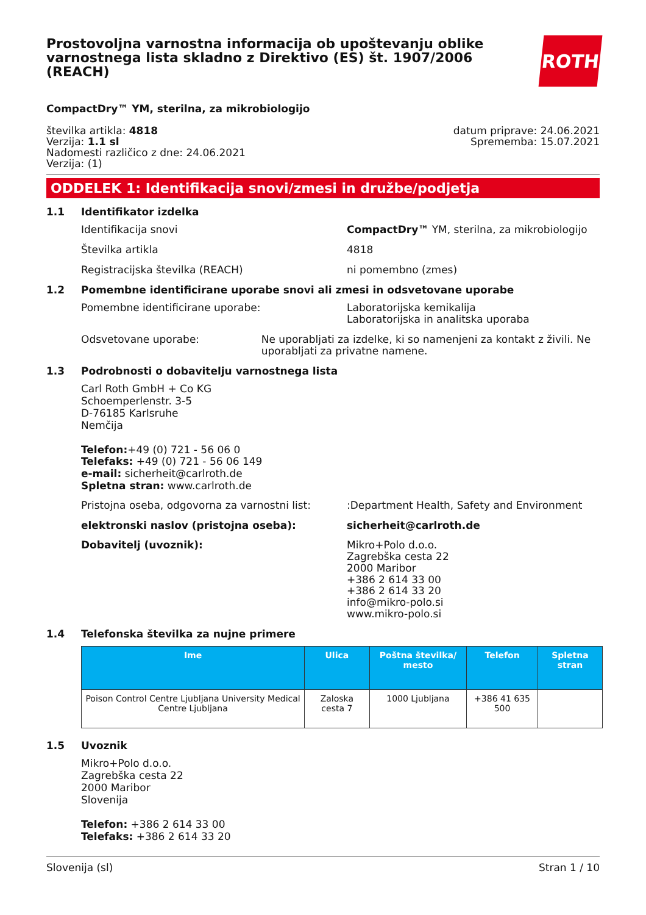Prostovoljna varnostna informacija ob upoštevanju oblike varnostnega lista skladno z Direktivo (ES) št. 1907/2006 (REACH)
ROTH
CompactDry™ YM, sterilna, za mikrobiologijo
številka artikla: 4818
Verzija: 1.1 sl
Nadomesti različico z dne: 24.06.2021
Verzija: (1)
datum priprave: 24.06.2021
Sprememba: 15.07.2021
ODDELEK 1: Identifikacija snovi/zmesi in družbe/podjetja
1.1 Identifikator izdelka
Identifikacija snovi CompactDry™ YM, sterilna, za mikrobiologijo
Številka artikla 4818
Registracijska številka (REACH) ni pomembno (zmes)
1.2 Pomembne identificirane uporabe snovi ali zmesi in odsvetovane uporabe
Pomembne identificirane uporabe: Laboratorijska kemikalija
Laboratorijska in analitska uporaba
Odsvetovane uporabe: Ne uporabljati za izdelke, ki so namenjeni za kontakt z živili. Ne uporabljati za privatne namene.
1.3 Podrobnosti o dobavitelju varnostnega lista
Carl Roth GmbH + Co KG
Schoemperlenstr. 3-5
D-76185 Karlsruhe
Nemčija
Telefon:+49 (0) 721 - 56 06 0
Telefaks: +49 (0) 721 - 56 06 149
e-mail: sicherheit@carlroth.de
Spletna stran: www.carlroth.de
Pristojna oseba, odgovorna za varnostni list:
:Department Health, Safety and Environment
elektronski naslov (pristojna oseba): sicherheit@carlroth.de
Dobavitelj (uvoznik): Mikro+Polo d.o.o.
Zagrebška cesta 22
2000 Maribor
+386 2 614 33 00
+386 2 614 33 20
info@mikro-polo.si
www.mikro-polo.si
1.4 Telefonska številka za nujne primere
| Ime | Ulica | Poštna številka/ mesto | Telefon | Spletna stran |
| --- | --- | --- | --- | --- |
| Poison Control Centre Ljubljana University Medical Centre Ljubljana | Zaloska cesta 7 | 1000 Ljubljana | +386 41 635 500 | |
1.5 Uvoznik
Mikro+Polo d.o.o.
Zagrebška cesta 22
2000 Maribor
Slovenija
Telefon: +386 2 614 33 00
Telefaks: +386 2 614 33 20
Slovenija (sl) Stran 1 / 10